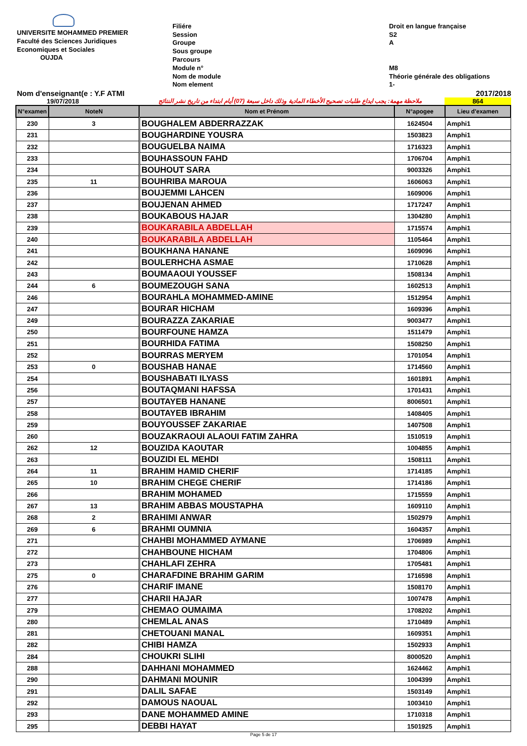UNIVERSITE MOHAMMED PREMIER
Faculté des Sciences Juridiques
Economiques et Sociales
OUJDA
Filiére
Session
Groupe
Sous groupe
Parcours
Module n°
Nom de module
Nom element
Droit en langue française
S2
A
M8
Théorie générale des obligations
1-
Nom d'enseignant(e : Y.F ATMI 2017/2018
19/07/2018 ملاحظة مهمة: يجب ايداع طلبات تصحيح الأخطاء المادية وذلك داخل سبعة (07) أيام ابتداء من تاريخ نشر النتائج 864
| N°examen | NoteN | Nom et Prénom | N°apogee | Lieu d'examen |
| --- | --- | --- | --- | --- |
| 230 | 3 | BOUGHALEM ABDERRAZZAK | 1624504 | Amphi1 |
| 231 | | BOUGHARDINE YOUSRA | 1503823 | Amphi1 |
| 232 | | BOUGUELBA NAIMA | 1716323 | Amphi1 |
| 233 | | BOUHASSOUN FAHD | 1706704 | Amphi1 |
| 234 | | BOUHOUT SARA | 9003326 | Amphi1 |
| 235 | 11 | BOUHRIBA MAROUA | 1606063 | Amphi1 |
| 236 | | BOUJEMMI LAHCEN | 1609006 | Amphi1 |
| 237 | | BOUJENAN AHMED | 1717247 | Amphi1 |
| 238 | | BOUKABOUS HAJAR | 1304280 | Amphi1 |
| 239 | | BOUKARABILA ABDELLAH | 1715574 | Amphi1 |
| 240 | | BOUKARABILA ABDELLAH | 1105464 | Amphi1 |
| 241 | | BOUKHANA HANANE | 1609096 | Amphi1 |
| 242 | | BOULERHCHA ASMAE | 1710628 | Amphi1 |
| 243 | | BOUMAAOUI YOUSSEF | 1508134 | Amphi1 |
| 244 | 6 | BOUMEZOUGH SANA | 1602513 | Amphi1 |
| 246 | | BOURAHLA MOHAMMED-AMINE | 1512954 | Amphi1 |
| 247 | | BOURAR HICHAM | 1609396 | Amphi1 |
| 249 | | BOURAZZA ZAKARIAE | 9003477 | Amphi1 |
| 250 | | BOURFOUNE HAMZA | 1511479 | Amphi1 |
| 251 | | BOURHIDA FATIMA | 1508250 | Amphi1 |
| 252 | | BOURRAS MERYEM | 1701054 | Amphi1 |
| 253 | 0 | BOUSHAB HANAE | 1714560 | Amphi1 |
| 254 | | BOUSHABATI ILYASS | 1601891 | Amphi1 |
| 256 | | BOUTAQMANI HAFSSA | 1701431 | Amphi1 |
| 257 | | BOUTAYEB HANANE | 8006501 | Amphi1 |
| 258 | | BOUTAYEB IBRAHIM | 1408405 | Amphi1 |
| 259 | | BOUYOUSSEF ZAKARIAE | 1407508 | Amphi1 |
| 260 | | BOUZAKRAOUI ALAOUI FATIM ZAHRA | 1510519 | Amphi1 |
| 262 | 12 | BOUZIDA KAOUTAR | 1004855 | Amphi1 |
| 263 | | BOUZIDI EL MEHDI | 1508111 | Amphi1 |
| 264 | 11 | BRAHIM HAMID CHERIF | 1714185 | Amphi1 |
| 265 | 10 | BRAHIM CHEGE CHERIF | 1714186 | Amphi1 |
| 266 | | BRAHIM MOHAMED | 1715559 | Amphi1 |
| 267 | 13 | BRAHIM ABBAS MOUSTAPHA | 1609110 | Amphi1 |
| 268 | 2 | BRAHIMI ANWAR | 1502979 | Amphi1 |
| 269 | 6 | BRAHMI OUMNIA | 1604357 | Amphi1 |
| 271 | | CHAHBI MOHAMMED AYMANE | 1706989 | Amphi1 |
| 272 | | CHAHBOUNE HICHAM | 1704806 | Amphi1 |
| 273 | | CHAHLAFI ZEHRA | 1705481 | Amphi1 |
| 275 | 0 | CHARAFDINE BRAHIM GARIM | 1716598 | Amphi1 |
| 276 | | CHARIF IMANE | 1508170 | Amphi1 |
| 277 | | CHARII HAJAR | 1007478 | Amphi1 |
| 279 | | CHEMAO OUMAIMA | 1708202 | Amphi1 |
| 280 | | CHEMLAL ANAS | 1710489 | Amphi1 |
| 281 | | CHETOUANI MANAL | 1609351 | Amphi1 |
| 282 | | CHIBI HAMZA | 1502933 | Amphi1 |
| 284 | | CHOUKRI SLIHI | 8000520 | Amphi1 |
| 288 | | DAHHANI MOHAMMED | 1624462 | Amphi1 |
| 290 | | DAHMANI MOUNIR | 1004399 | Amphi1 |
| 291 | | DALIL SAFAE | 1503149 | Amphi1 |
| 292 | | DAMOUS NAOUAL | 1003410 | Amphi1 |
| 293 | | DANE MOHAMMED AMINE | 1710318 | Amphi1 |
| 295 | | DEBBI HAYAT | 1501925 | Amphi1 |
Page 5 de 17